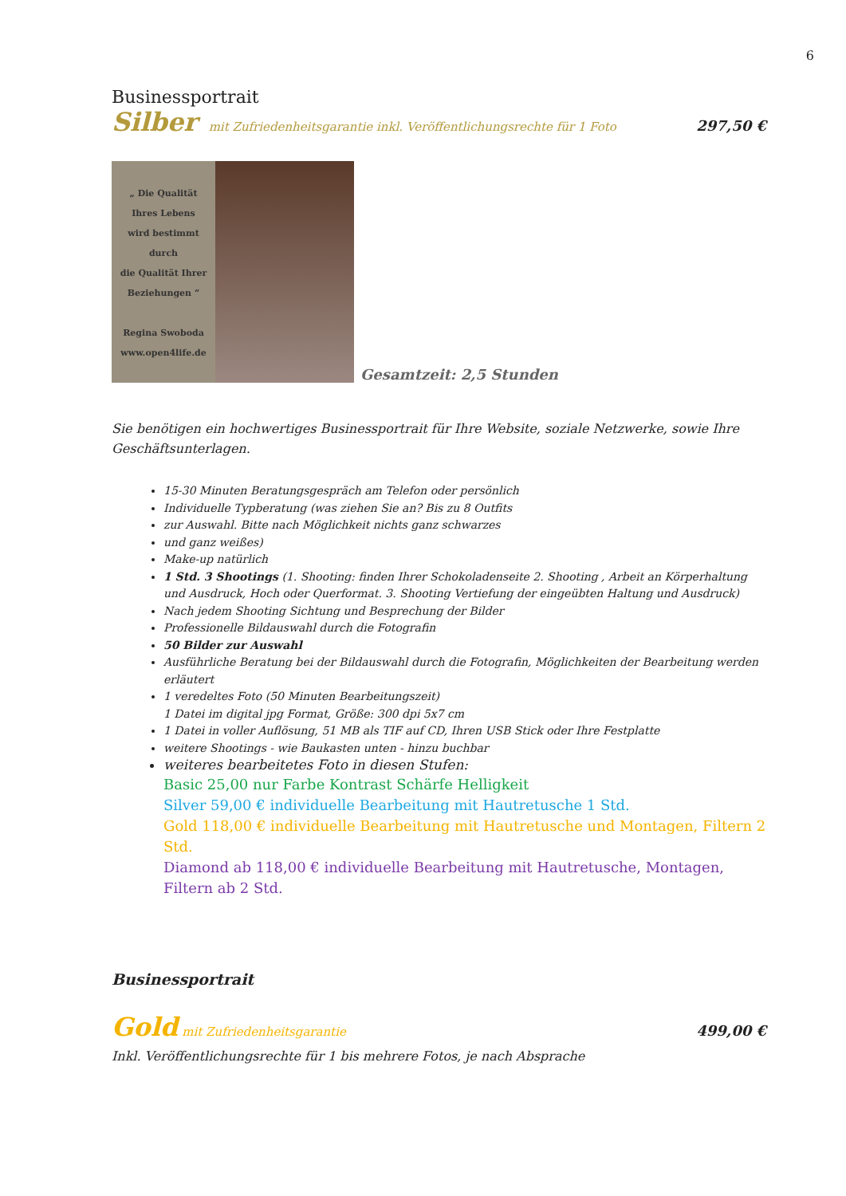6
Businessportrait
Silber mit Zufriedenheitsgarantie inkl. Veröffentlichungsrechte für 1 Foto
297,50 €
„ Die Qualität
Ihres Lebens
wird bestimmt
durch
die Qualität Ihrer
Beziehungen “
Regina Swoboda
www.open4life.de
Gesamtzeit: 2,5 Stunden
Sie benötigen ein hochwertiges Businessportrait für Ihre Website, soziale Netzwerke, sowie Ihre Geschäftsunterlagen.
15-30 Minuten Beratungsgespräch am Telefon oder persönlich
Individuelle Typberatung (was ziehen Sie an? Bis zu 8 Outfits
zur Auswahl. Bitte nach Möglichkeit nichts ganz schwarzes
und ganz weißes)
Make-up natürlich
1 Std. 3 Shootings (1. Shooting: finden Ihrer Schokoladenseite 2. Shooting , Arbeit an Körperhaltung und Ausdruck, Hoch oder Querformat. 3. Shooting Vertiefung der eingeübten Haltung und Ausdruck)
Nach jedem Shooting Sichtung und Besprechung der Bilder
Professionelle Bildauswahl durch die Fotografin
50 Bilder zur Auswahl
Ausführliche Beratung bei der Bildauswahl durch die Fotografin, Möglichkeiten der Bearbeitung werden erläutert
1 veredeltes Foto (50 Minuten Bearbeitungszeit)
1 Datei im digital jpg Format, Größe: 300 dpi 5x7 cm
1 Datei in voller Auflösung, 51 MB als TIF auf CD, Ihren USB Stick oder Ihre Festplatte
weitere Shootings - wie Baukasten unten - hinzu buchbar
weiteres bearbeitetes Foto in diesen Stufen:
Basic 25,00 nur Farbe Kontrast Schärfe Helligkeit
Silver 59,00 € individuelle Bearbeitung mit Hautretusche 1 Std.
Gold 118,00 € individuelle Bearbeitung mit Hautretusche und Montagen, Filtern 2 Std.
Diamond ab 118,00 € individuelle Bearbeitung mit Hautretusche, Montagen, Filtern ab 2 Std.
Businessportrait
Gold mit Zufriedenheitsgarantie
499,00 €
Inkl. Veröffentlichungsrechte für 1 bis mehrere Fotos, je nach Absprache